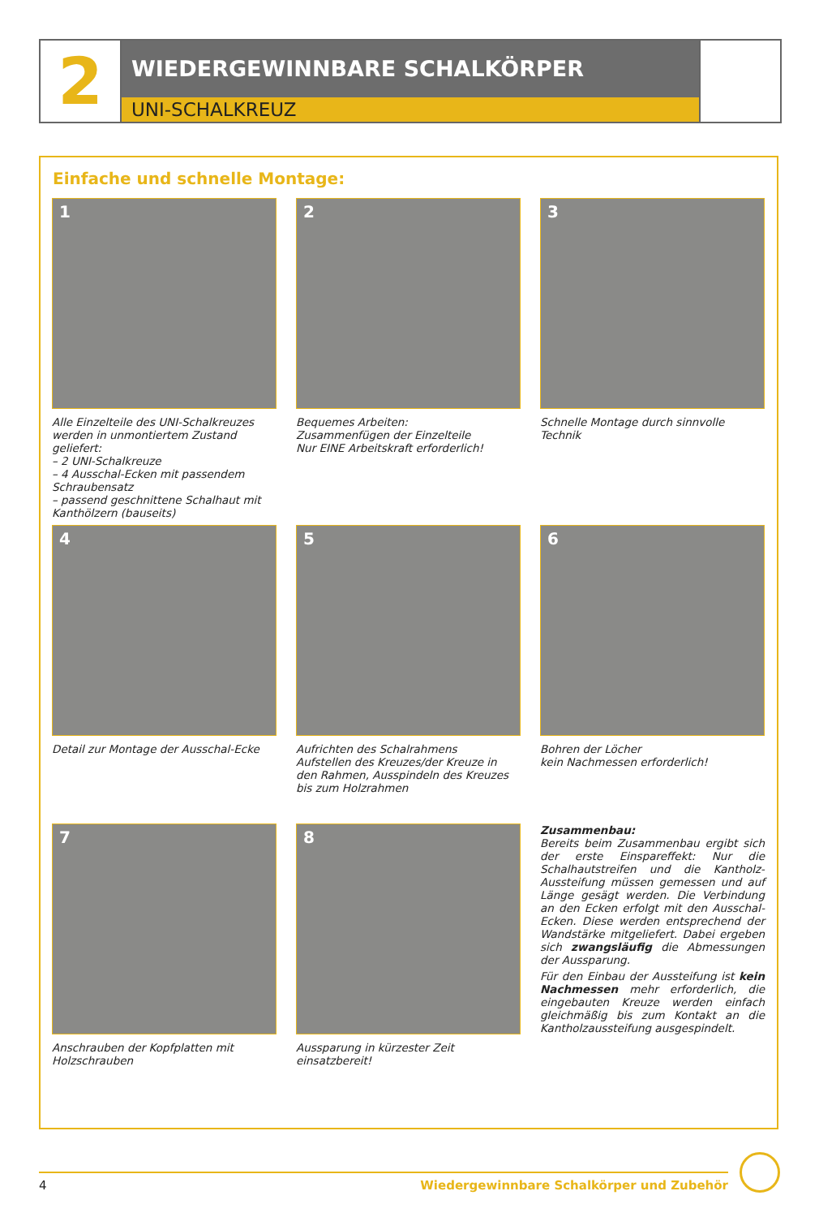2
WIEDERGEWINNBARE SCHALKÖRPER
UNI-SCHALKREUZ
Einfache und schnelle Montage:
1
Alle Einzelteile des UNI-Schalkreuzes werden in unmontiertem Zustand geliefert:
– 2 UNI-Schalkreuze
– 4 Ausschal-Ecken mit passendem Schraubensatz
– passend geschnittene Schalhaut mit Kanthölzern (bauseits)
2
Bequemes Arbeiten:
Zusammenfügen der Einzelteile
Nur EINE Arbeitskraft erforderlich!
3
Schnelle Montage durch sinnvolle Technik
4
Detail zur Montage der Ausschal-Ecke
5
Aufrichten des Schalrahmens
Aufstellen des Kreuzes/der Kreuze in den Rahmen, Ausspindeln des Kreuzes bis zum Holzrahmen
6
Bohren der Löcher
kein Nachmessen erforderlich!
7
Anschrauben der Kopfplatten mit Holzschrauben
8
Aussparung in kürzester Zeit einsatzbereit!
Zusammenbau:
Bereits beim Zusammenbau ergibt sich der erste Einspareffekt: Nur die Schalhautstreifen und die Kantholz-Aussteifung müssen gemessen und auf Länge gesägt werden. Die Verbindung an den Ecken erfolgt mit den Ausschal-Ecken. Diese werden entsprechend der Wandstärke mitgeliefert. Dabei ergeben sich zwangsläufig die Abmessungen der Aussparung.
Für den Einbau der Aussteifung ist kein Nachmessen mehr erforderlich, die eingebauten Kreuze werden einfach gleichmäßig bis zum Kontakt an die Kantholzaussteifung ausgespindelt.
4 Wiedergewinnbare Schalkörper und Zubehör